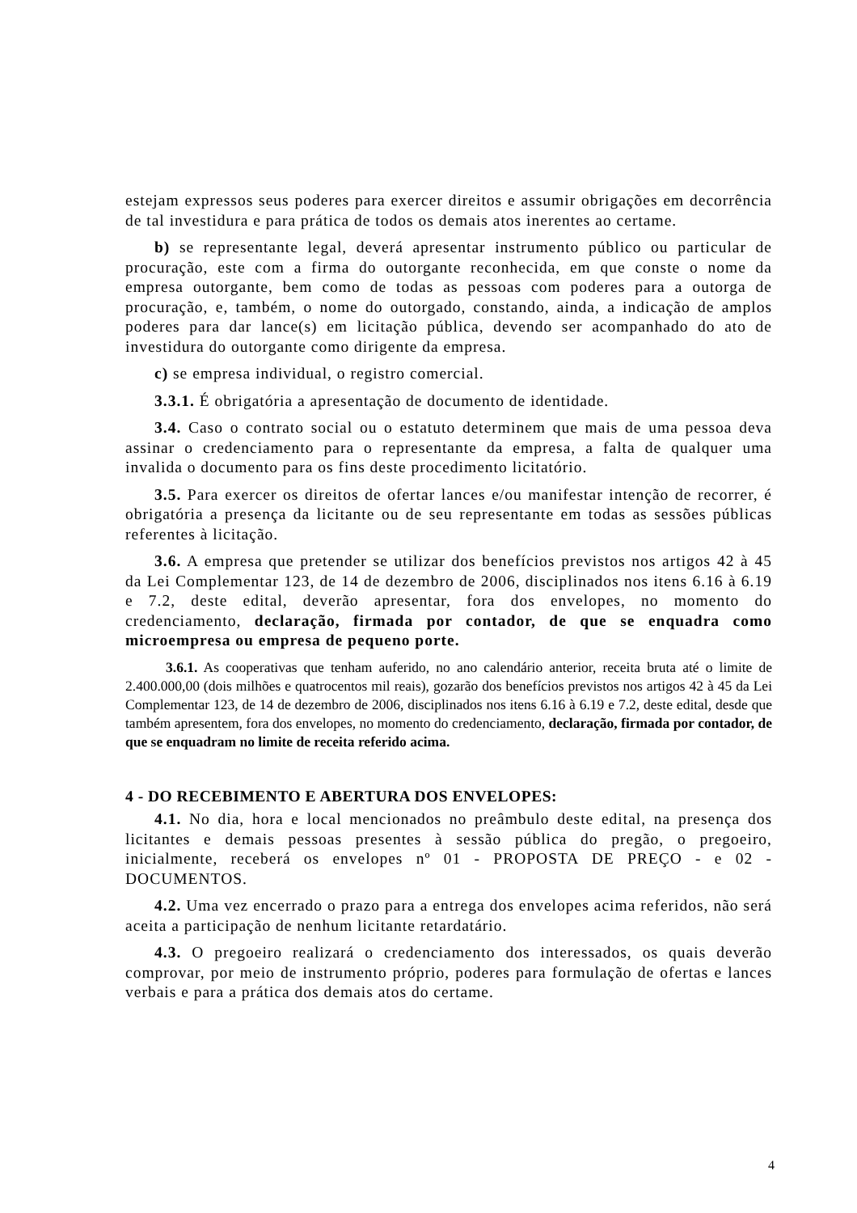estejam expressos seus poderes para exercer direitos e assumir obrigações em decorrência de tal investidura e para prática de todos os demais atos inerentes ao certame.
b) se representante legal, deverá apresentar instrumento público ou particular de procuração, este com a firma do outorgante reconhecida, em que conste o nome da empresa outorgante, bem como de todas as pessoas com poderes para a outorga de procuração, e, também, o nome do outorgado, constando, ainda, a indicação de amplos poderes para dar lance(s) em licitação pública, devendo ser acompanhado do ato de investidura do outorgante como dirigente da empresa.
c) se empresa individual, o registro comercial.
3.3.1. É obrigatória a apresentação de documento de identidade.
3.4. Caso o contrato social ou o estatuto determinem que mais de uma pessoa deva assinar o credenciamento para o representante da empresa, a falta de qualquer uma invalida o documento para os fins deste procedimento licitatório.
3.5. Para exercer os direitos de ofertar lances e/ou manifestar intenção de recorrer, é obrigatória a presença da licitante ou de seu representante em todas as sessões públicas referentes à licitação.
3.6. A empresa que pretender se utilizar dos benefícios previstos nos artigos 42 à 45 da Lei Complementar 123, de 14 de dezembro de 2006, disciplinados nos itens 6.16 à 6.19 e 7.2, deste edital, deverão apresentar, fora dos envelopes, no momento do credenciamento, declaração, firmada por contador, de que se enquadra como microempresa ou empresa de pequeno porte.
3.6.1. As cooperativas que tenham auferido, no ano calendário anterior, receita bruta até o limite de 2.400.000,00 (dois milhões e quatrocentos mil reais), gozarão dos benefícios previstos nos artigos 42 à 45 da Lei Complementar 123, de 14 de dezembro de 2006, disciplinados nos itens 6.16 à 6.19 e 7.2, deste edital, desde que também apresentem, fora dos envelopes, no momento do credenciamento, declaração, firmada por contador, de que se enquadram no limite de receita referido acima.
4 - DO RECEBIMENTO E ABERTURA DOS ENVELOPES:
4.1. No dia, hora e local mencionados no preâmbulo deste edital, na presença dos licitantes e demais pessoas presentes à sessão pública do pregão, o pregoeiro, inicialmente, receberá os envelopes nº 01 - PROPOSTA DE PREÇO - e 02 - DOCUMENTOS.
4.2. Uma vez encerrado o prazo para a entrega dos envelopes acima referidos, não será aceita a participação de nenhum licitante retardatário.
4.3. O pregoeiro realizará o credenciamento dos interessados, os quais deverão comprovar, por meio de instrumento próprio, poderes para formulação de ofertas e lances verbais e para a prática dos demais atos do certame.
4